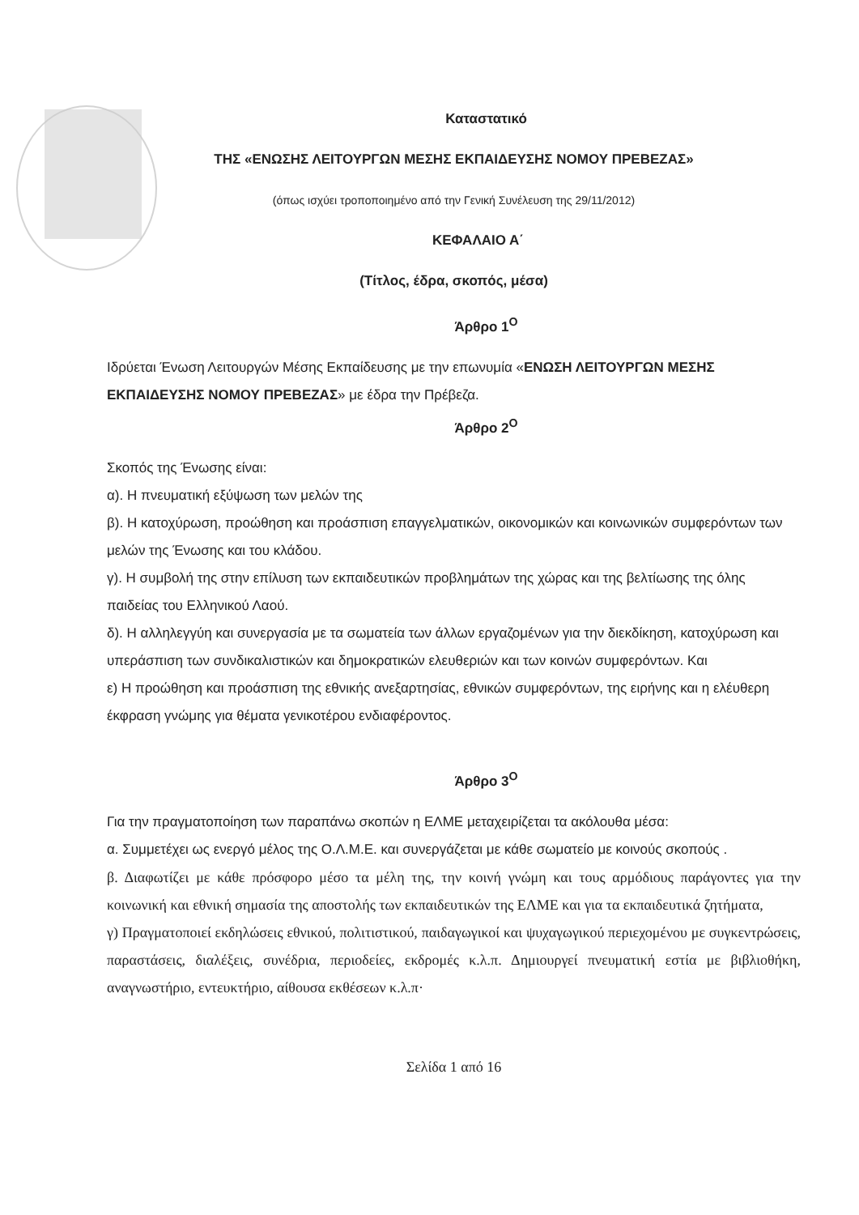Καταστατικό
ΤΗΣ «ΕΝΩΣΗΣ ΛΕΙΤΟΥΡΓΩΝ ΜΕΣΗΣ ΕΚΠΑΙΔΕΥΣΗΣ ΝΟΜΟΥ ΠΡΕΒΕΖΑΣ»
(όπως ισχύει τροποποιημένο από την Γενική Συνέλευση της 29/11/2012)
ΚΕΦΑΛΑΙΟ Α΄
(Τίτλος, έδρα, σκοπός, μέσα)
Άρθρο 1<sup>Ο</sup>
Ιδρύεται Ένωση Λειτουργών Μέσης Εκπαίδευσης με την επωνυμία «ΕΝΩΣΗ ΛΕΙΤΟΥΡΓΩΝ ΜΕΣΗΣ ΕΚΠΑΙΔΕΥΣΗΣ ΝΟΜΟΥ ΠΡΕΒΕΖΑΣ» με έδρα την Πρέβεζα.
Άρθρο 2<sup>Ο</sup>
Σκοπός της Ένωσης είναι:
α). Η πνευματική εξύψωση των μελών της
β). Η κατοχύρωση, προώθηση και προάσπιση επαγγελματικών, οικονομικών και κοινωνικών συμφερόντων των μελών της Ένωσης και του κλάδου.
γ). Η συμβολή της στην επίλυση των εκπαιδευτικών προβλημάτων της χώρας και της βελτίωσης της όλης παιδείας του Ελληνικού Λαού.
δ). Η αλληλεγγύη και συνεργασία με τα σωματεία των άλλων εργαζομένων για την διεκδίκηση, κατοχύρωση και υπεράσπιση των συνδικαλιστικών και δημοκρατικών ελευθεριών και των κοινών συμφερόντων. Και
ε) Η προώθηση και προάσπιση της εθνικής ανεξαρτησίας, εθνικών συμφερόντων, της ειρήνης και η ελέυθερη έκφραση γνώμης για θέματα γενικοτέρου ενδιαφέροντος.
Άρθρο 3<sup>Ο</sup>
Για την πραγματοποίηση των παραπάνω σκοπών η ΕΛΜΕ μεταχειρίζεται τα ακόλουθα μέσα:
α. Συμμετέχει ως ενεργό μέλος της Ο.Λ.Μ.Ε. και συνεργάζεται με κάθε σωματείο με κοινούς σκοπούς .
β. Διαφωτίζει με κάθε πρόσφορο μέσο τα μέλη της, την κοινή γνώμη και τους αρμόδιους παράγοντες για την κοινωνική και εθνική σημασία της αποστολής των εκπαιδευτικών της ΕΛΜΕ και για τα εκπαιδευτικά ζητήματα,
γ) Πραγματοποιεί εκδηλώσεις εθνικού, πολιτιστικού, παιδαγωγικοί και ψυχαγωγικού περιεχομένου με συγκεντρώσεις, παραστάσεις, διαλέξεις, συνέδρια, περιοδείες, εκδρομές κ.λ.π. Δημιουργεί πνευματική εστία με βιβλιοθήκη, αναγνωστήριο, εντευκτήριο, αίθουσα εκθέσεων κ.λ.π·
Σελίδα 1 από 16